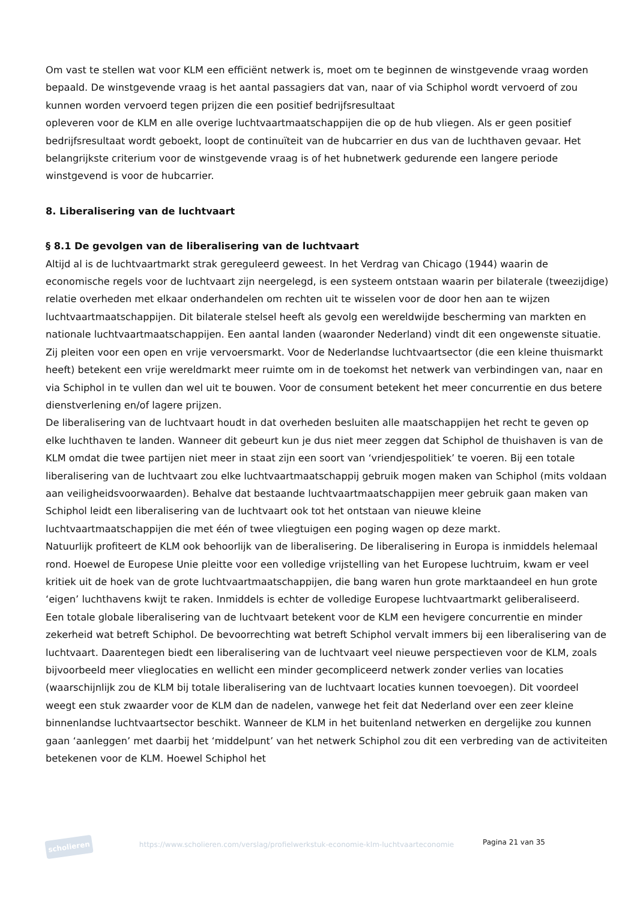Om vast te stellen wat voor KLM een efficiënt netwerk is, moet om te beginnen de winstgevende vraag worden bepaald. De winstgevende vraag is het aantal passagiers dat van, naar of via Schiphol wordt vervoerd of zou kunnen worden vervoerd tegen prijzen die een positief bedrijfsresultaat
opleveren voor de KLM en alle overige luchtvaartmaatschappijen die op de hub vliegen. Als er geen positief bedrijfsresultaat wordt geboekt, loopt de continuïteit van de hubcarrier en dus van de luchthaven gevaar. Het belangrijkste criterium voor de winstgevende vraag is of het hubnetwerk gedurende een langere periode winstgevend is voor de hubcarrier.
8. Liberalisering van de luchtvaart
§ 8.1 De gevolgen van de liberalisering van de luchtvaart
Altijd al is de luchtvaartmarkt strak gereguleerd geweest. In het Verdrag van Chicago (1944) waarin de economische regels voor de luchtvaart zijn neergelegd, is een systeem ontstaan waarin per bilaterale (tweezijdige) relatie overheden met elkaar onderhandelen om rechten uit te wisselen voor de door hen aan te wijzen luchtvaartmaatschappijen. Dit bilaterale stelsel heeft als gevolg een wereldwijde bescherming van markten en nationale luchtvaartmaatschappijen. Een aantal landen (waaronder Nederland) vindt dit een ongewenste situatie. Zij pleiten voor een open en vrije vervoersmarkt. Voor de Nederlandse luchtvaartsector (die een kleine thuismarkt heeft) betekent een vrije wereldmarkt meer ruimte om in de toekomst het netwerk van verbindingen van, naar en via Schiphol in te vullen dan wel uit te bouwen. Voor de consument betekent het meer concurrentie en dus betere dienstverlening en/of lagere prijzen.
De liberalisering van de luchtvaart houdt in dat overheden besluiten alle maatschappijen het recht te geven op elke luchthaven te landen. Wanneer dit gebeurt kun je dus niet meer zeggen dat Schiphol de thuishaven is van de KLM omdat die twee partijen niet meer in staat zijn een soort van ‘vriendjespolitiek’ te voeren. Bij een totale liberalisering van de luchtvaart zou elke luchtvaartmaatschappij gebruik mogen maken van Schiphol (mits voldaan aan veiligheidsvoorwaarden). Behalve dat bestaande luchtvaartmaatschappijen meer gebruik gaan maken van Schiphol leidt een liberalisering van de luchtvaart ook tot het ontstaan van nieuwe kleine luchtvaartmaatschappijen die met één of twee vliegtuigen een poging wagen op deze markt.
Natuurlijk profiteert de KLM ook behoorlijk van de liberalisering. De liberalisering in Europa is inmiddels helemaal rond. Hoewel de Europese Unie pleitte voor een volledige vrijstelling van het Europese luchtruim, kwam er veel kritiek uit de hoek van de grote luchtvaartmaatschappijen, die bang waren hun grote marktaandeel en hun grote ‘eigen’ luchthavens kwijt te raken. Inmiddels is echter de volledige Europese luchtvaartmarkt geliberaliseerd.
Een totale globale liberalisering van de luchtvaart betekent voor de KLM een hevigere concurrentie en minder zekerheid wat betreft Schiphol. De bevoorrechting wat betreft Schiphol vervalt immers bij een liberalisering van de luchtvaart. Daarentegen biedt een liberalisering van de luchtvaart veel nieuwe perspectieven voor de KLM, zoals bijvoorbeeld meer vlieglocaties en wellicht een minder gecompliceerd netwerk zonder verlies van locaties (waarschijnlijk zou de KLM bij totale liberalisering van de luchtvaart locaties kunnen toevoegen). Dit voordeel weegt een stuk zwaarder voor de KLM dan de nadelen, vanwege het feit dat Nederland over een zeer kleine binnenlandse luchtvaartsector beschikt. Wanneer de KLM in het buitenland netwerken en dergelijke zou kunnen gaan ‘aanleggen’ met daarbij het ‘middelpunt’ van het netwerk Schiphol zou dit een verbreding van de activiteiten betekenen voor de KLM. Hoewel Schiphol het
scholieren
https://www.scholieren.com/verslag/profielwerkstuk-economie-klm-luchtvaarteconomie
Pagina 21 van 35